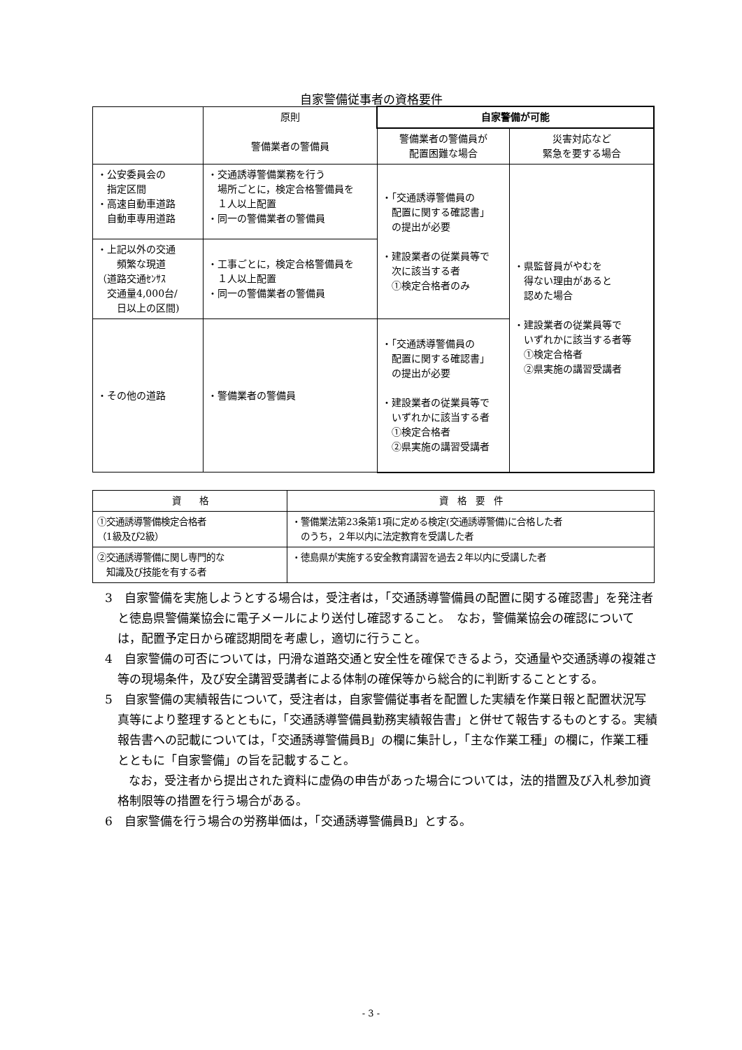自家警備従事者の資格要件
| | 原則 警備業者の警備員 | 自家警備が可能 | |
| --- | --- | --- | --- |
| | | 警備業者の警備員が 配置困難な場合 | 災害対応など 緊急を要する場合 |
| ・公安委員会の 指定区間 ・高速自動車道路 自動車専用道路 | ・交通誘導警備業務を行う 場所ごとに，検定合格警備員を １人以上配置 ・同一の警備業者の警備員 | ・「交通誘導警備員の 配置に関する確認書」 の提出が必要 ・建設業者の従業員等で 次に該当する者 ①検定合格者のみ | ・県監督員がやむを 得ない理由があると 認めた場合 ・建設業者の従業員等で いずれかに該当する者等 ①検定合格者 ②県実施の講習受講者 |
| ・上記以外の交通 頻繁な現道 （道路交通ｾﾝｻｽ 交通量4,000台/ 日以上の区間) | ・工事ごとに，検定合格警備員を １人以上配置 ・同一の警備業者の警備員 | | |
| ・その他の道路 | ・警備業者の警備員 | ・「交通誘導警備員の 配置に関する確認書」 の提出が必要 ・建設業者の従業員等で いずれかに該当する者 ①検定合格者 ②県実施の講習受講者 | |
| 資 格 | 資 格 要 件 |
| --- | --- |
| ①交通誘導警備検定合格者 （1級及び2級） | ・警備業法第23条第1項に定める検定(交通誘導警備)に合格した者 のうち，２年以内に法定教育を受講した者 |
| ②交通誘導警備に関し専門的な 知識及び技能を有する者 | ・徳島県が実施する安全教育講習を過去２年以内に受講した者 |
3　自家警備を実施しようとする場合は，受注者は，「交通誘導警備員の配置に関する確認書」を発注者と徳島県警備業協会に電子メールにより送付し確認すること。　なお，警備業協会の確認については，配置予定日から確認期間を考慮し，適切に行うこと。
4　自家警備の可否については，円滑な道路交通と安全性を確保できるよう，交通量や交通誘導の複雑さ等の現場条件，及び安全講習受講者による体制の確保等から総合的に判断することとする。
5　自家警備の実績報告について，受注者は，自家警備従事者を配置した実績を作業日報と配置状況写真等により整理するとともに，「交通誘導警備員勤務実績報告書」と併せて報告するものとする。実績報告書への記載については，「交通誘導警備員B」の欄に集計し，「主な作業工種」の欄に，作業工種とともに「自家警備」の旨を記載すること。
　　なお，受注者から提出された資料に虚偽の申告があった場合については，法的措置及び入札参加資格制限等の措置を行う場合がある。
6　自家警備を行う場合の労務単価は，「交通誘導警備員B」とする。
- 3 -